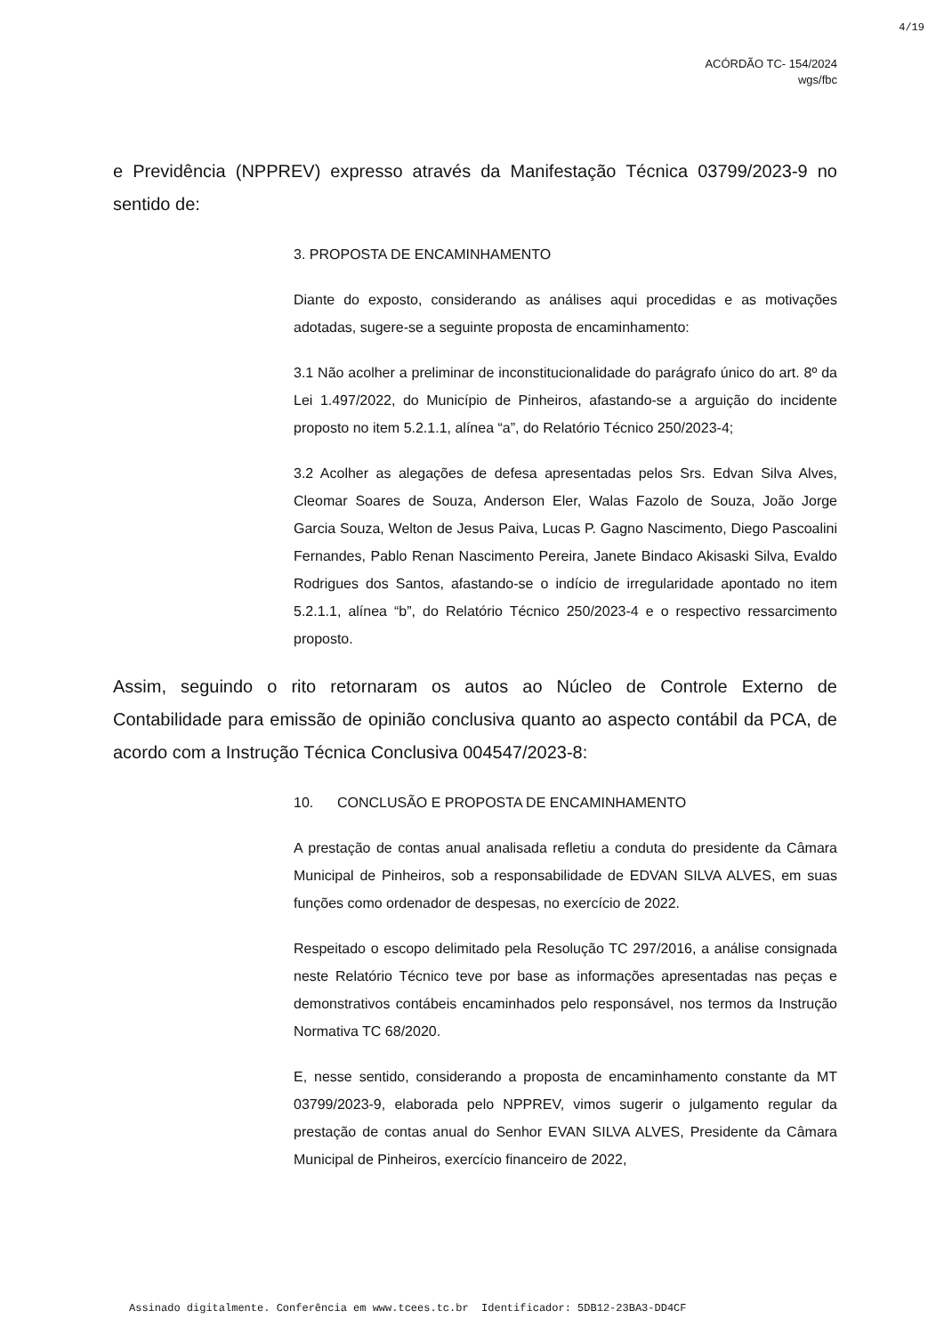4/19
ACÓRDÃO TC- 154/2024
wgs/fbc
e Previdência (NPPREV) expresso através da Manifestação Técnica 03799/2023-9 no sentido de:
3. PROPOSTA DE ENCAMINHAMENTO
Diante do exposto, considerando as análises aqui procedidas e as motivações adotadas, sugere-se a seguinte proposta de encaminhamento:
3.1 Não acolher a preliminar de inconstitucionalidade do parágrafo único do art. 8º da Lei 1.497/2022, do Município de Pinheiros, afastando-se a arguição do incidente proposto no item 5.2.1.1, alínea “a”, do Relatório Técnico 250/2023-4;
3.2 Acolher as alegações de defesa apresentadas pelos Srs. Edvan Silva Alves, Cleomar Soares de Souza, Anderson Eler, Walas Fazolo de Souza, João Jorge Garcia Souza, Welton de Jesus Paiva, Lucas P. Gagno Nascimento, Diego Pascoalini Fernandes, Pablo Renan Nascimento Pereira, Janete Bindaco Akisaski Silva, Evaldo Rodrigues dos Santos, afastando-se o indício de irregularidade apontado no item 5.2.1.1, alínea “b”, do Relatório Técnico 250/2023-4 e o respectivo ressarcimento proposto.
Assim, seguindo o rito retornaram os autos ao Núcleo de Controle Externo de Contabilidade para emissão de opinião conclusiva quanto ao aspecto contábil da PCA, de acordo com a Instrução Técnica Conclusiva 004547/2023-8:
10. CONCLUSÃO E PROPOSTA DE ENCAMINHAMENTO
A prestação de contas anual analisada refletiu a conduta do presidente da Câmara Municipal de Pinheiros, sob a responsabilidade de EDVAN SILVA ALVES, em suas funções como ordenador de despesas, no exercício de 2022.
Respeitado o escopo delimitado pela Resolução TC 297/2016, a análise consignada neste Relatório Técnico teve por base as informações apresentadas nas peças e demonstrativos contábeis encaminhados pelo responsável, nos termos da Instrução Normativa TC 68/2020.
E, nesse sentido, considerando a proposta de encaminhamento constante da MT 03799/2023-9, elaborada pelo NPPREV, vimos sugerir o julgamento regular da prestação de contas anual do Senhor EVAN SILVA ALVES, Presidente da Câmara Municipal de Pinheiros, exercício financeiro de 2022,
Assinado digitalmente. Conferência em www.tcees.tc.br Identificador: 5DB12-23BA3-DD4CF